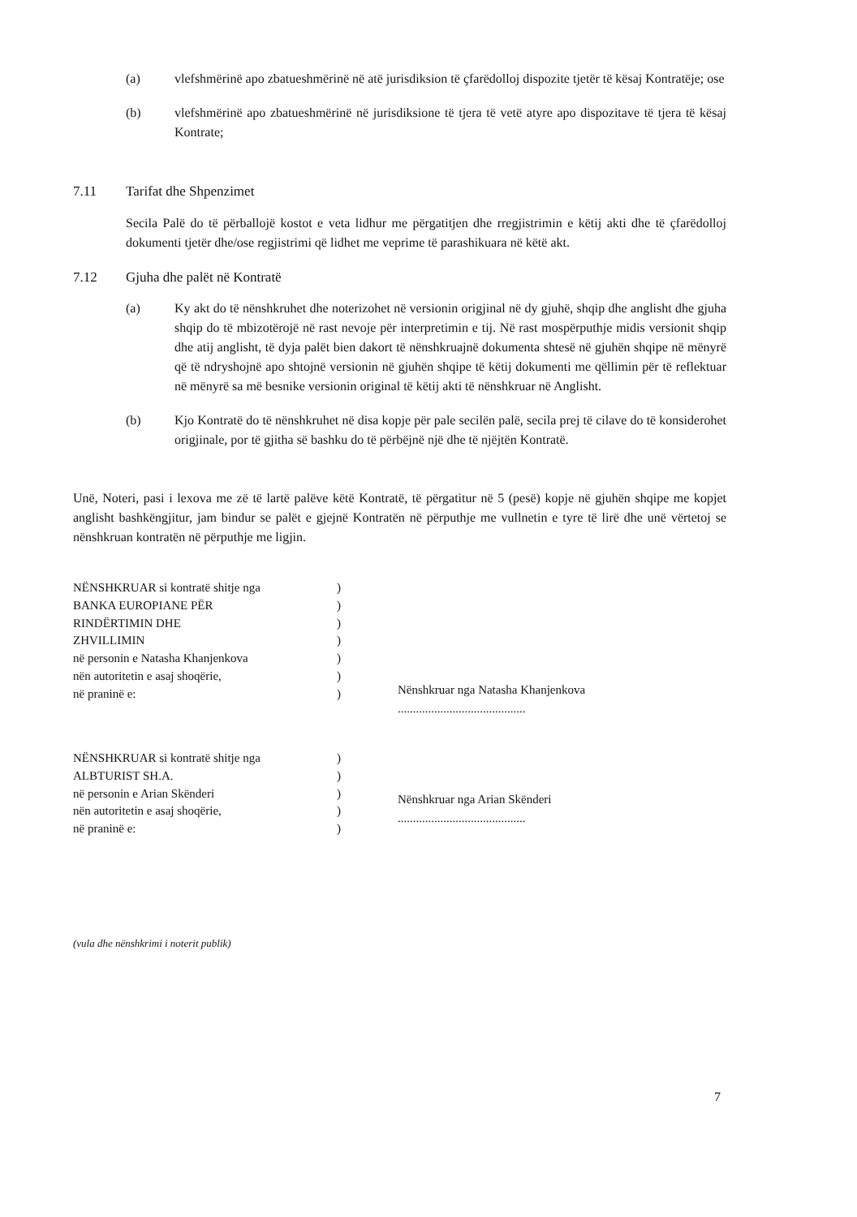(a) vlefshmërinë apo zbatueshmërinë në atë jurisdiksion të çfarëdolloj dispozite tjetër të kësaj Kontratëje; ose
(b) vlefshmërinë apo zbatueshmërinë në jurisdiksione të tjera të vetë atyre apo dispozitave të tjera të kësaj Kontrate;
7.11 Tarifat dhe Shpenzimet
Secila Palë do të përballojë kostot e veta lidhur me përgatitjen dhe rregjistrimin e këtij akti dhe të çfarëdolloj dokumenti tjetër dhe/ose regjistrimi që lidhet me veprime të parashikuara në këtë akt.
7.12 Gjuha dhe palët në Kontratë
(a) Ky akt do të nënshkruhet dhe noterizohet në versionin origjinal në dy gjuhë, shqip dhe anglisht dhe gjuha shqip do të mbizotërojë në rast nevoje për interpretimin e tij. Në rast mospërputhje midis versionit shqip dhe atij anglisht, të dyja palët bien dakort të nënshkruajnë dokumenta shtesë në gjuhën shqipe në mënyrë që të ndryshojnë apo shtojnë versionin në gjuhën shqipe të këtij dokumenti me qëllimin për të reflektuar në mënyrë sa më besnike versionin original të këtij akti të nënshkruar në Anglisht.
(b) Kjo Kontratë do të nënshkruhet në disa kopje për pale secilën palë, secila prej të cilave do të konsiderohet origjinale, por të gjitha së bashku do të përbëjnë një dhe të njëjtën Kontratë.
Unë, Noteri, pasi i lexova me zë të lartë palëve këtë Kontratë, të përgatitur në 5 (pesë) kopje në gjuhën shqipe me kopjet anglisht bashkëngjitur, jam bindur se palët e gjejnë Kontratën në përputhje me vullnetin e tyre të lirë dhe unë vërtetoj se nënshkruan kontratën në përputhje me ligjin.
NËNSHKRUAR si kontratë shitje nga)
BANKA EUROPIANE PËR)
RINDËRTIMIN DHE)
ZHVILLIMIN)
në personin e Natasha Khanjenkova)
nën autoritetin e asaj shoqërie,)
në praninë e:)
Nënshkruar nga Natasha Khanjenkova
..........................................
NËNSHKRUAR si kontratë shitje nga)
ALBTURIST SH.A.)
në personin e Arian Skënderi)
nën autoritetin e asaj shoqërie,)
në praninë e:)
Nënshkruar nga Arian Skënderi
..........................................
(vula dhe nënshkrimi i noterit publik)
7